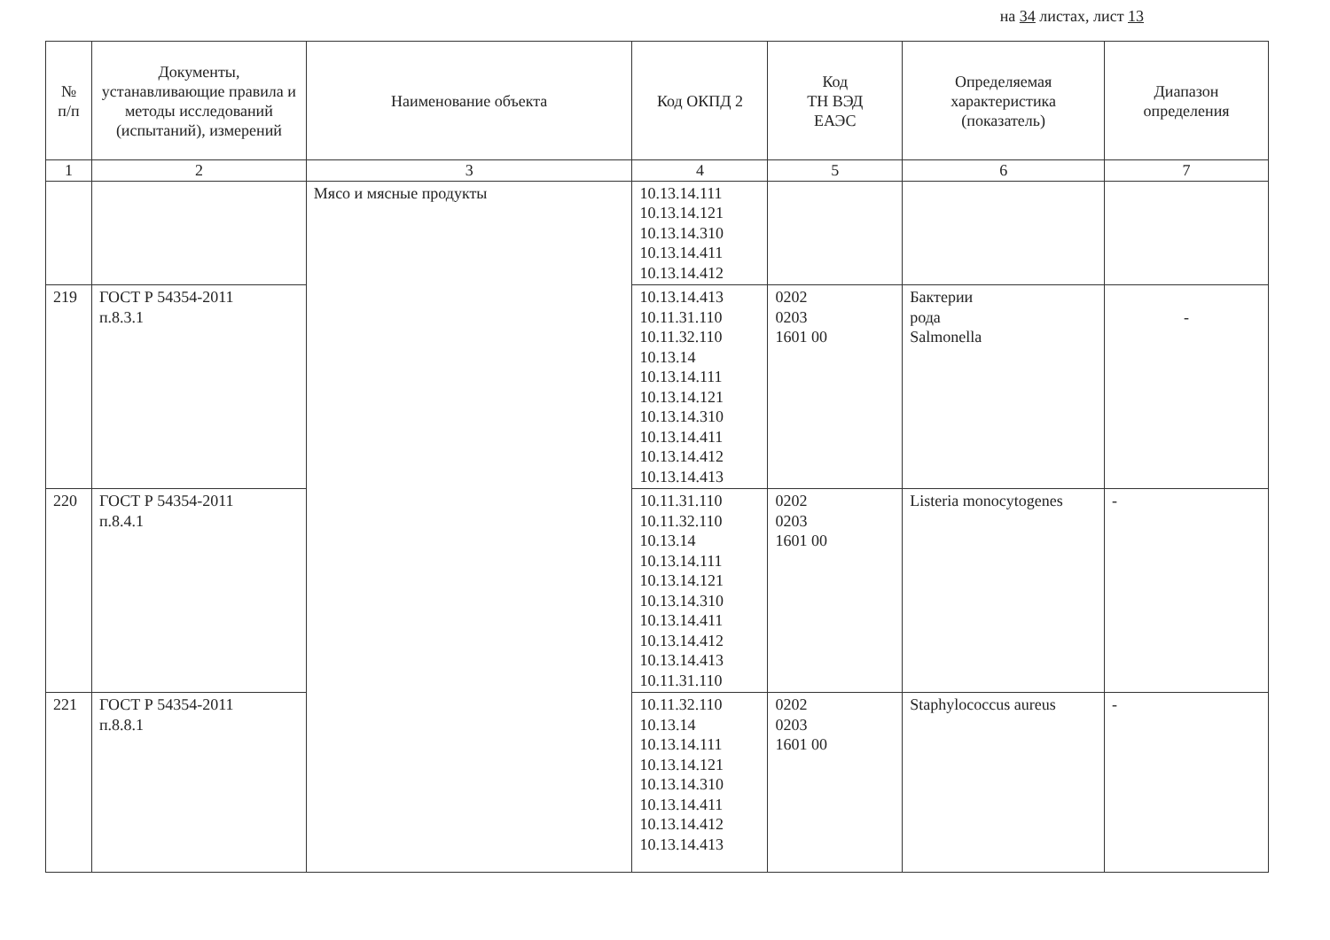на 34 листах, лист 13
| № п/п | Документы, устанавливающие правила и методы исследований (испытаний), измерений | Наименование объекта | Код ОКПД 2 | Код ТН ВЭД ЕАЭС | Определяемая характеристика (показатель) | Диапазон определения |
| --- | --- | --- | --- | --- | --- | --- |
| 1 | 2 | 3 | 4 | 5 | 6 | 7 |
| | | Мясо и мясные продукты | 10.13.14.111 10.13.14.121 10.13.14.310 10.13.14.411 10.13.14.412 | | | |
| 219 | ГОСТ Р 54354-2011 п.8.3.1 | | 10.13.14.413 10.11.31.110 10.11.32.110 10.13.14 10.13.14.111 10.13.14.121 10.13.14.310 10.13.14.411 10.13.14.412 10.13.14.413 | 0202 0203 1601 00 | Бактерии рода Salmonella | - |
| 220 | ГОСТ Р 54354-2011 п.8.4.1 | | 10.11.31.110 10.11.32.110 10.13.14 10.13.14.111 10.13.14.121 10.13.14.310 10.13.14.411 10.13.14.412 10.13.14.413 10.11.31.110 | 0202 0203 1601 00 | Listeria monocytogenes | - |
| 221 | ГОСТ Р 54354-2011 п.8.8.1 | | 10.11.32.110 10.13.14 10.13.14.111 10.13.14.121 10.13.14.310 10.13.14.411 10.13.14.412 10.13.14.413 | 0202 0203 1601 00 | Staphylococcus aureus | - |